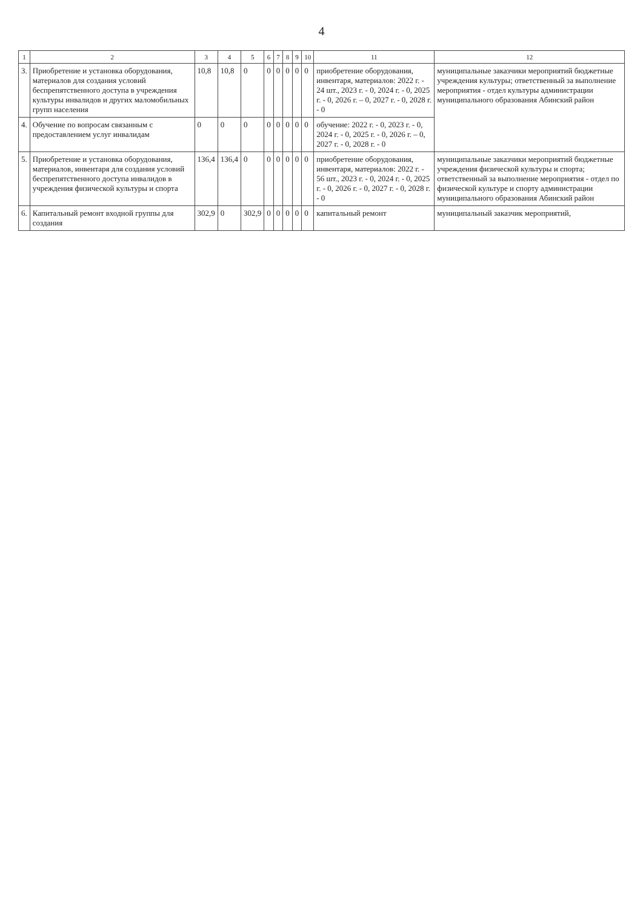4
| 1 | 2 | 3 | 4 | 5 | 6 | 7 | 8 | 9 | 10 | 11 | 12 |
| --- | --- | --- | --- | --- | --- | --- | --- | --- | --- | --- | --- |
| 3. | Приобретение и установка оборудования, материалов для создания условий беспрепятственного доступа в учреждения культуры инвалидов и других маломобильных групп населения | 10,8 | 10,8 | 0 | 0 | 0 | 0 | 0 | 0 | приобретение оборудования, инвентаря, материалов: 2022 г. - 24 шт., 2023 г. - 0, 2024 г. - 0, 2025 г. - 0, 2026 г. – 0, 2027 г. - 0, 2028 г. - 0 | муниципальные заказчики мероприятий бюджетные учреждения культуры; ответственный за выполнение мероприятия - отдел культуры администрации муниципального образования Абинский район |
| 4. | Обучение по вопросам связанным с предоставлением услуг инвалидам | 0 | 0 | 0 | 0 | 0 | 0 | 0 | 0 | обучение: 2022 г. - 0, 2023 г. - 0, 2024 г. - 0, 2025 г. - 0, 2026 г. – 0, 2027 г. - 0, 2028 г. - 0 | |
| 5. | Приобретение и установка оборудования, материалов, инвентаря для создания условий беспрепятственного доступа инвалидов в учреждения физической культуры и спорта | 136,4 | 136,4 | 0 | 0 | 0 | 0 | 0 | 0 | приобретение оборудования, инвентаря, материалов: 2022 г. - 56 шт., 2023 г. - 0, 2024 г. - 0, 2025 г. - 0, 2026 г. - 0, 2027 г. - 0, 2028 г. - 0 | муниципальные заказчики мероприятий бюджетные учреждения физической культуры и спорта; ответственный за выполнение мероприятия - отдел по физической культуре и спорту администрации муниципального образования Абинский район |
| 6. | Капитальный ремонт входной группы для создания | 302,9 | 0 | 302,9 | 0 | 0 | 0 | 0 | 0 | капитальный ремонт | муниципальный заказчик мероприятий, |